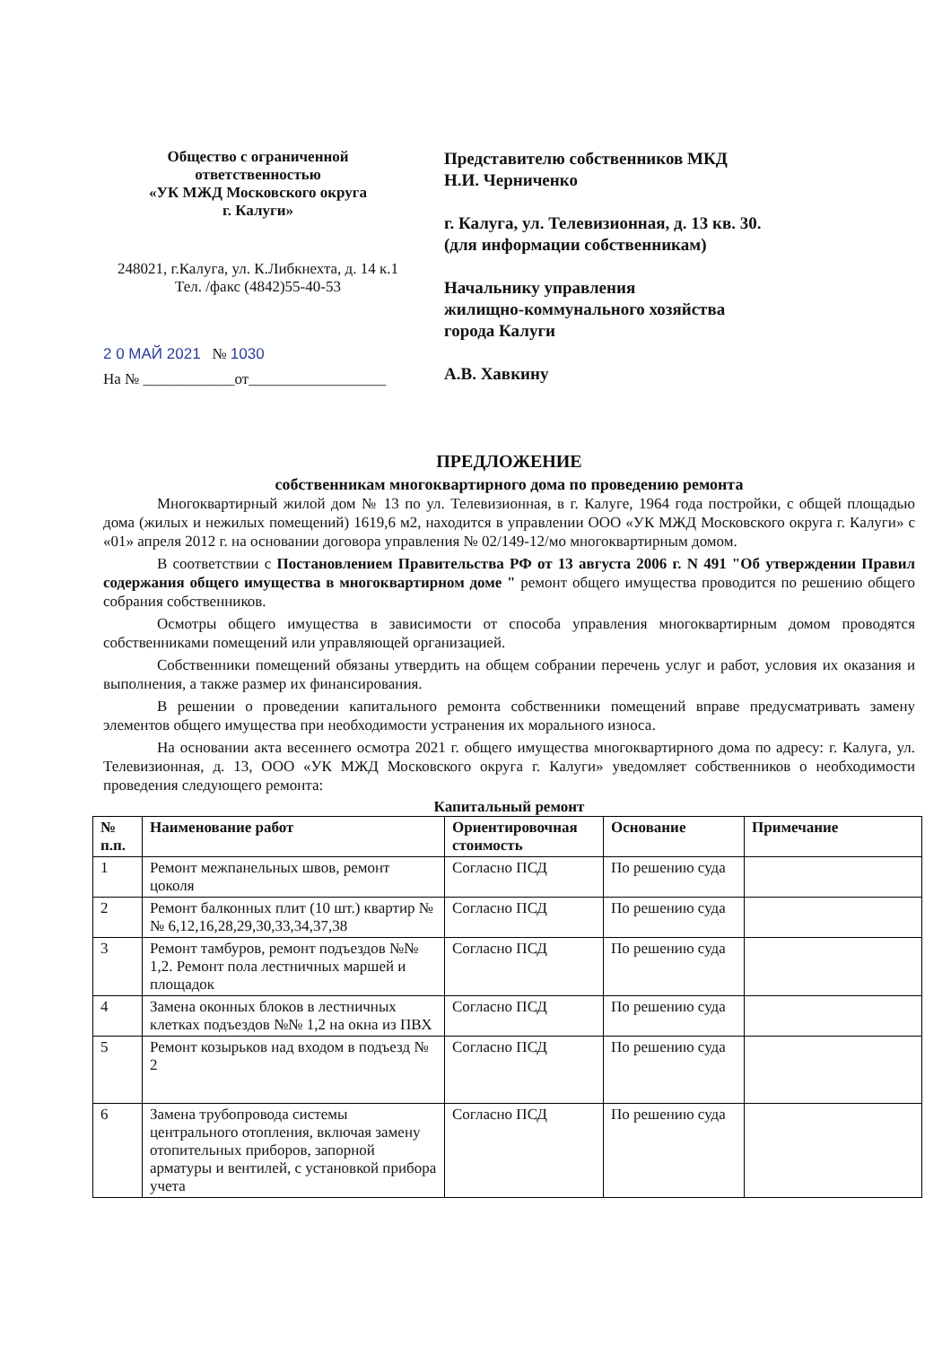Общество с ограниченной
ответственностью
«УК МЖД Московского округа
г. Калуги»
248021, г.Калуга, ул. К.Либкнехта, д. 14 к.1
Тел. /факс (4842)55-40-53
2 0 МАЙ 2021 № 1030
На № ____________от__________________
Представителю собственников МКД
Н.И. Черниченко
г. Калуга, ул. Телевизионная, д. 13 кв. 30.
(для информации собственникам)
Начальнику управления
жилищно-коммунального хозяйства
города Калуги
А.В. Хавкину
ПРЕДЛОЖЕНИЕ
собственникам многоквартирного дома по проведению ремонта
Многоквартирный жилой дом № 13 по ул. Телевизионная, в г. Калуге, 1964 года постройки, с общей площадью дома (жилых и нежилых помещений) 1619,6 м2, находится в управлении ООО «УК МЖД Московского округа г. Калуги» с «01» апреля 2012 г. на основании договора управления № 02/149-12/мо многоквартирным домом.
В соответствии с Постановлением Правительства РФ от 13 августа 2006 г. N 491 "Об утверждении Правил содержания общего имущества в многоквартирном доме " ремонт общего имущества проводится по решению общего собрания собственников.
Осмотры общего имущества в зависимости от способа управления многоквартирным домом проводятся собственниками помещений или управляющей организацией.
Собственники помещений обязаны утвердить на общем собрании перечень услуг и работ, условия их оказания и выполнения, а также размер их финансирования.
В решении о проведении капитального ремонта собственники помещений вправе предусматривать замену элементов общего имущества при необходимости устранения их морального износа.
На основании акта весеннего осмотра 2021 г. общего имущества многоквартирного дома по адресу: г. Калуга, ул. Телевизионная, д. 13, ООО «УК МЖД Московского округа г. Калуги» уведомляет собственников о необходимости проведения следующего ремонта:
Капитальный ремонт
| № п.п. | Наименование работ | Ориентировочная стоимость | Основание | Примечание |
| --- | --- | --- | --- | --- |
| 1 | Ремонт межпанельных швов, ремонт цоколя | Согласно ПСД | По решению суда | |
| 2 | Ремонт балконных плит (10 шт.) квартир №№ 6,12,16,28,29,30,33,34,37,38 | Согласно ПСД | По решению суда | |
| 3 | Ремонт тамбуров, ремонт подъездов №№ 1,2. Ремонт пола лестничных маршей и площадок | Согласно ПСД | По решению суда | |
| 4 | Замена оконных блоков в лестничных клетках подъездов №№ 1,2 на окна из ПВХ | Согласно ПСД | По решению суда | |
| 5 | Ремонт козырьков над входом в подъезд № 2 | Согласно ПСД | По решению суда | |
| 6 | Замена трубопровода системы центрального отопления, включая замену отопительных приборов, запорной арматуры и вентилей, с установкой прибора учета | Согласно ПСД | По решению суда | |